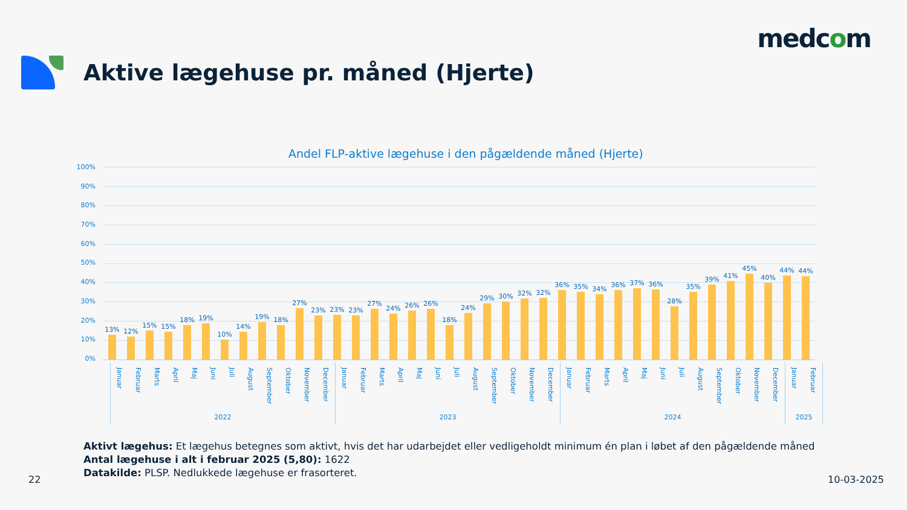medcom
Aktive lægehuse pr. måned (Hjerte)
Andel FLP-aktive lægehuse i den pågældende måned (Hjerte)
100%
90%
80%
70%
60%
50%
40%
30%
20%
10%
0%
13%
12%
15%
15%
18%
19%
10%
14%
19%
18%
27%
23%
23%
23%
27%
24%
26%
26%
18%
24%
29%
30%
32%
32%
36%
35%
34%
36%
37%
36%
28%
35%
39%
41%
45%
40%
44%
44%
Januar
Februar
Marts
April
Maj
Juni
Juli
August
September
Oktober
November
December
Januar
Februar
Marts
April
Maj
Juni
Juli
August
September
Oktober
November
December
Januar
Februar
Marts
April
Maj
Juni
Juli
August
September
Oktober
November
December
Januar
Februar
2022 2023 2024 2025
Aktivt lægehus: Et lægehus betegnes som aktivt, hvis det har udarbejdet eller vedligeholdt minimum én plan i løbet af den pågældende måned
Antal lægehuse i alt i februar 2025 (5,80): 1622
Datakilde: PLSP. Nedlukkede lægehuse er frasorteret.
22 10-03-2025